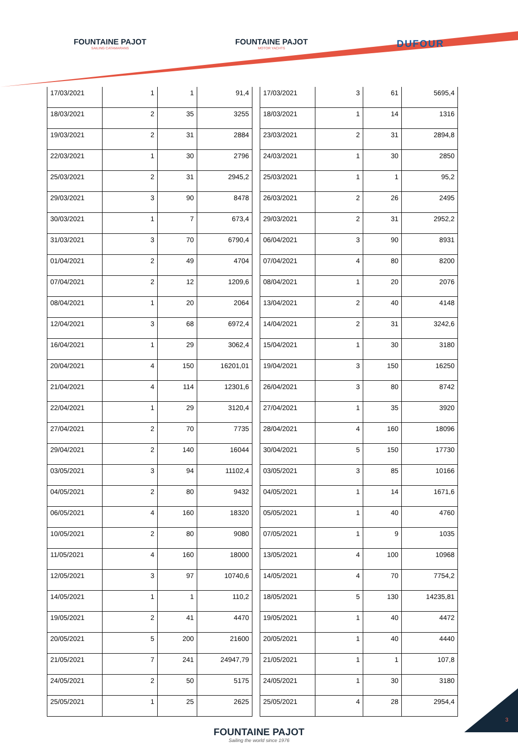FOUNTAINE PAJOT
SAILING CATAMARANS
FOUNTAINE PAJOT
MOTOR YACHTS
DUFOUR
| 17/03/2021 | 1 | 1 | 91,4 |
| 18/03/2021 | 2 | 35 | 3255 |
| 19/03/2021 | 2 | 31 | 2884 |
| 22/03/2021 | 1 | 30 | 2796 |
| 25/03/2021 | 2 | 31 | 2945,2 |
| 29/03/2021 | 3 | 90 | 8478 |
| 30/03/2021 | 1 | 7 | 673,4 |
| 31/03/2021 | 3 | 70 | 6790,4 |
| 01/04/2021 | 2 | 49 | 4704 |
| 07/04/2021 | 2 | 12 | 1209,6 |
| 08/04/2021 | 1 | 20 | 2064 |
| 12/04/2021 | 3 | 68 | 6972,4 |
| 16/04/2021 | 1 | 29 | 3062,4 |
| 20/04/2021 | 4 | 150 | 16201,01 |
| 21/04/2021 | 4 | 114 | 12301,6 |
| 22/04/2021 | 1 | 29 | 3120,4 |
| 27/04/2021 | 2 | 70 | 7735 |
| 29/04/2021 | 2 | 140 | 16044 |
| 03/05/2021 | 3 | 94 | 11102,4 |
| 04/05/2021 | 2 | 80 | 9432 |
| 06/05/2021 | 4 | 160 | 18320 |
| 10/05/2021 | 2 | 80 | 9080 |
| 11/05/2021 | 4 | 160 | 18000 |
| 12/05/2021 | 3 | 97 | 10740,6 |
| 14/05/2021 | 1 | 1 | 110,2 |
| 19/05/2021 | 2 | 41 | 4470 |
| 20/05/2021 | 5 | 200 | 21600 |
| 21/05/2021 | 7 | 241 | 24947,79 |
| 24/05/2021 | 2 | 50 | 5175 |
| 25/05/2021 | 1 | 25 | 2625 |
| 17/03/2021 | 3 | 61 | 5695,4 |
| 18/03/2021 | 1 | 14 | 1316 |
| 23/03/2021 | 2 | 31 | 2894,8 |
| 24/03/2021 | 1 | 30 | 2850 |
| 25/03/2021 | 1 | 1 | 95,2 |
| 26/03/2021 | 2 | 26 | 2495 |
| 29/03/2021 | 2 | 31 | 2952,2 |
| 06/04/2021 | 3 | 90 | 8931 |
| 07/04/2021 | 4 | 80 | 8200 |
| 08/04/2021 | 1 | 20 | 2076 |
| 13/04/2021 | 2 | 40 | 4148 |
| 14/04/2021 | 2 | 31 | 3242,6 |
| 15/04/2021 | 1 | 30 | 3180 |
| 19/04/2021 | 3 | 150 | 16250 |
| 26/04/2021 | 3 | 80 | 8742 |
| 27/04/2021 | 1 | 35 | 3920 |
| 28/04/2021 | 4 | 160 | 18096 |
| 30/04/2021 | 5 | 150 | 17730 |
| 03/05/2021 | 3 | 85 | 10166 |
| 04/05/2021 | 1 | 14 | 1671,6 |
| 05/05/2021 | 1 | 40 | 4760 |
| 07/05/2021 | 1 | 9 | 1035 |
| 13/05/2021 | 4 | 100 | 10968 |
| 14/05/2021 | 4 | 70 | 7754,2 |
| 18/05/2021 | 5 | 130 | 14235,81 |
| 19/05/2021 | 1 | 40 | 4472 |
| 20/05/2021 | 1 | 40 | 4440 |
| 21/05/2021 | 1 | 1 | 107,8 |
| 24/05/2021 | 1 | 30 | 3180 |
| 25/05/2021 | 4 | 28 | 2954,4 |
FOUNTAINE PAJOT
Sailing the world since 1976
3